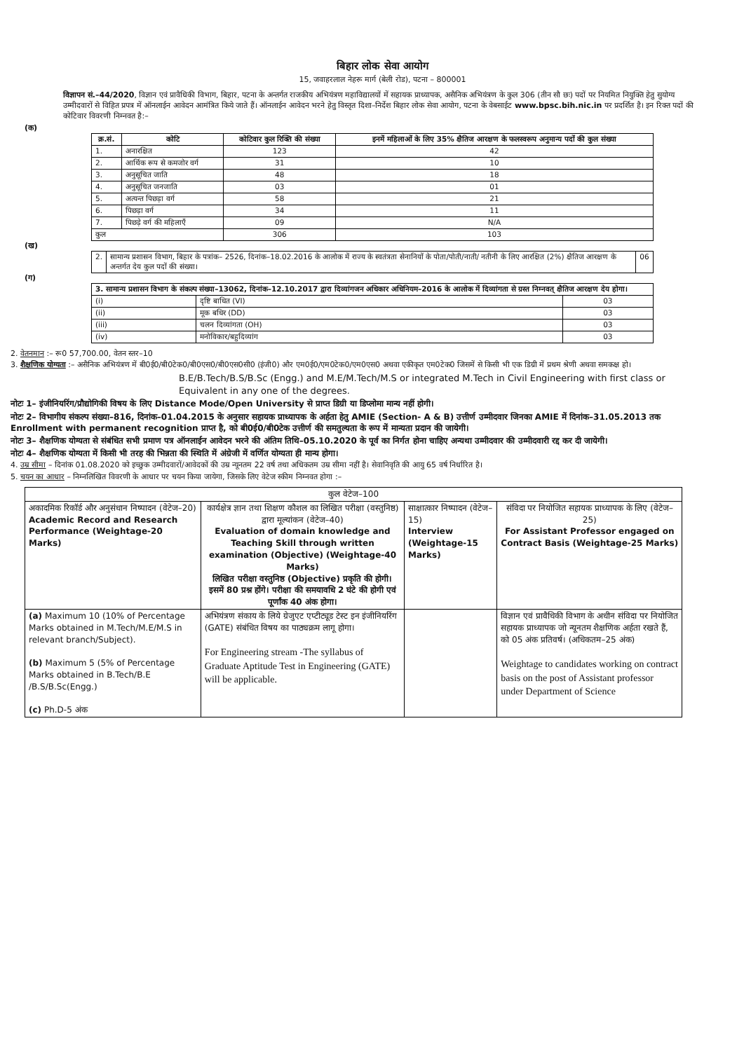बिहार लोक सेवा आयोग
15, जवाहरलाल नेहरू मार्ग (बेली रोड), पटना – 800001
विज्ञापन सं.–44/2020, विज्ञान एवं प्रावैधिकी विभाग, बिहार, पटना के अन्तर्गत राजकीय अभियंत्रण महाविद्यालयों में सहायक प्राध्यापक, असैनिक अभियंत्रण के कुल 306 (तीन सौ छः) पदों पर नियमित नियुक्ति हेतु सुयोग्य उम्मीदवारों से विहित प्रपत्र में ऑनलाईन आवेदन आमंत्रित किये जाते हैं। ऑनलाईन आवेदन भरने हेतु विस्तृत दिशा–निर्देश बिहार लोक सेवा आयोग, पटना के वेबसाईट www.bpsc.bih.nic.in पर प्रदर्शित है। इन रिक्त पदों की कोटिवार विवरणी निम्नवत है:–
(क)
| क्र.सं. | कोटि | कोटिवार कुल रिक्ति की संख्या | इनमें महिलाओं के लिए 35% क्षैतिज आरक्षण के फलस्वरूप अनुमान्य पदों की कुल संख्या |
| --- | --- | --- | --- |
| 1. | अनारक्षित | 123 | 42 |
| 2. | आर्थिक रूप से कमजोर वर्ग | 31 | 10 |
| 3. | अनुसूचित जाति | 48 | 18 |
| 4. | अनुसूचित जनजाति | 03 | 01 |
| 5. | अत्यन्त पिछड़ा वर्ग | 58 | 21 |
| 6. | पिछड़ा वर्ग | 34 | 11 |
| 7. | पिछड़े वर्ग की महिलाएँ | 09 | N/A |
| कुल | | 306 | 103 |
(ख)
| 2. | सामान्य प्रशासन विभाग, बिहार के पत्रांक– 2526, दिनांक–18.02.2016 के आलोक में राज्य के स्वतंत्रता सेनानियों के पोता/पोती/नाती/ नतीनी के लिए आरक्षित (2%) क्षैतिज आरक्षण के अन्तर्गत देय कुल पदों की संख्या। | 06 |
(ग)
| 3. सामान्य प्रशासन विभाग के संकल्प संख्या–13062, दिनांक–12.10.2017 द्वारा दिव्यांगजन अधिकार अधिनियम–2016 के आलोक में दिव्यांगता से ग्रस्त निम्नवत् क्षैतिज आरक्षण देय होगा। | | |
| (i) | दृष्टि बाधित (VI) | 03 |
| (ii) | मूक बधिर (DD) | 03 |
| (iii) | चलन दिव्यांगता (OH) | 03 |
| (iv) | मनोविकार/बहुदिव्यांग | 03 |
2. वेतनमान :– रू0 57,700.00, वेतन स्तर–10
3. शैक्षणिक योग्यता :– असैनिक अभियंत्रण में बी0ई0/बी0टेक0/बी0एस0/बी0एस0सी0 (इंजी0) और एम0ई0/एम0टेक0/एम0एस0 अथवा एकीकृत एम0टेक0 जिसमें से किसी भी एक डिग्री में प्रथम श्रेणी अथवा समकक्ष हो।
B.E/B.Tech/B.S/B.Sc (Engg.) and M.E/M.Tech/M.S or integrated M.Tech in Civil Engineering with first class or Equivalent in any one of the degrees.
नोटः 1– इंजीनियरिंग/प्रौद्योगिकी विषय के लिए Distance Mode/Open University से प्राप्त डिग्री या डिप्लोमा मान्य नहीं होगी।
नोटः 2– विभागीय संकल्प संख्या–816, दिनांक–01.04.2015 के अनुसार सहायक प्राध्यापक के अर्हता हेतु AMIE (Section- A & B) उत्तीर्ण उम्मीदवार जिनका AMIE में दिनांक–31.05.2013 तक Enrollment with permanent recognition प्राप्त है, को बी0ई0/बी0टेक उत्तीर्ण की समतुल्यता के रूप में मान्यता प्रदान की जायेगी।
नोटः 3– शैक्षणिक योग्यता से संबंधित सभी प्रमाण पत्र ऑनलाईन आवेदन भरने की अंतिम तिथि–05.10.2020 के पूर्व का निर्गत होना चाहिए अन्यथा उम्मीदवार की उम्मीदवारी रद्द कर दी जायेगी।
नोटः 4– शैक्षणिक योग्यता में किसी भी तरह की भिन्नता की स्थिति में अंग्रेजी में वर्णित योग्यता ही मान्य होगा।
4. उम्र सीमा – दिनांक 01.08.2020 को इच्छुक उम्मीदवारों/आवेदकों की उम्र न्यूनतम 22 वर्ष तथा अधिकतम उम्र सीमा नहीं है। सेवानिवृति की आयु 65 वर्ष निर्धारित है।
5. चयन का आधार – निम्नलिखित विवरणी के आधार पर चयन किया जायेगा, जिसके लिए वेटेज स्कीम निम्नवत होगा :–
| कुल वेटेज–100 | | | |
| अकादमिक रिकॉर्ड और अनुसंधान निष्पादन (वेटेज–20) Academic Record and Research Performance (Weightage-20 Marks) | कार्यक्षेत्र ज्ञान तथा शिक्षण कौशल का लिखित परीक्षा (वस्तुनिष्ठ) द्वारा मूल्यांकन (वेटेज–40) Evaluation of domain knowledge and Teaching Skill through written examination (Objective) (Weightage-40 Marks) लिखित परीक्षा वस्तुनिष्ठ (Objective) प्रकृति की होगी। इसमें 80 प्रश्न होंगे। परीक्षा की समयावधि 2 घंटे की होगी एवं पूर्णांक 40 अंक होगा। | साक्षात्कार निष्पादन (वेटेज–15) Interview (Weightage-15 Marks) | संविदा पर नियोजित सहायक प्राध्यापक के लिए (वेटेज–25) For Assistant Professor engaged on Contract Basis (Weightage-25 Marks) |
| (a) Maximum 10 (10% of Percentage Marks obtained in M.Tech/M.E/M.S in relevant branch/Subject). (b) Maximum 5 (5% of Percentage Marks obtained in B.Tech/B.E /B.S/B.Sc(Engg.) (c) Ph.D-5 अंक | अभियंत्रण संकाय के लिये ग्रेजुएट एप्टीट्यूड टेस्ट इन इंजीनियरिंग (GATE) संबंधित विषय का पाठ्यक्रम लागू होगा। For Engineering stream -The syllabus of Graduate Aptitude Test in Engineering (GATE) will be applicable. | | विज्ञान एवं प्रावैधिकी विभाग के अधीन संविदा पर नियोजित सहायक प्राध्यापक जो न्यूनतम शैक्षणिक अर्हता रखते हैं, को 05 अंक प्रतिवर्ष। (अधिकतम–25 अंक) Weightage to candidates working on contract basis on the post of Assistant professor under Department of Science |